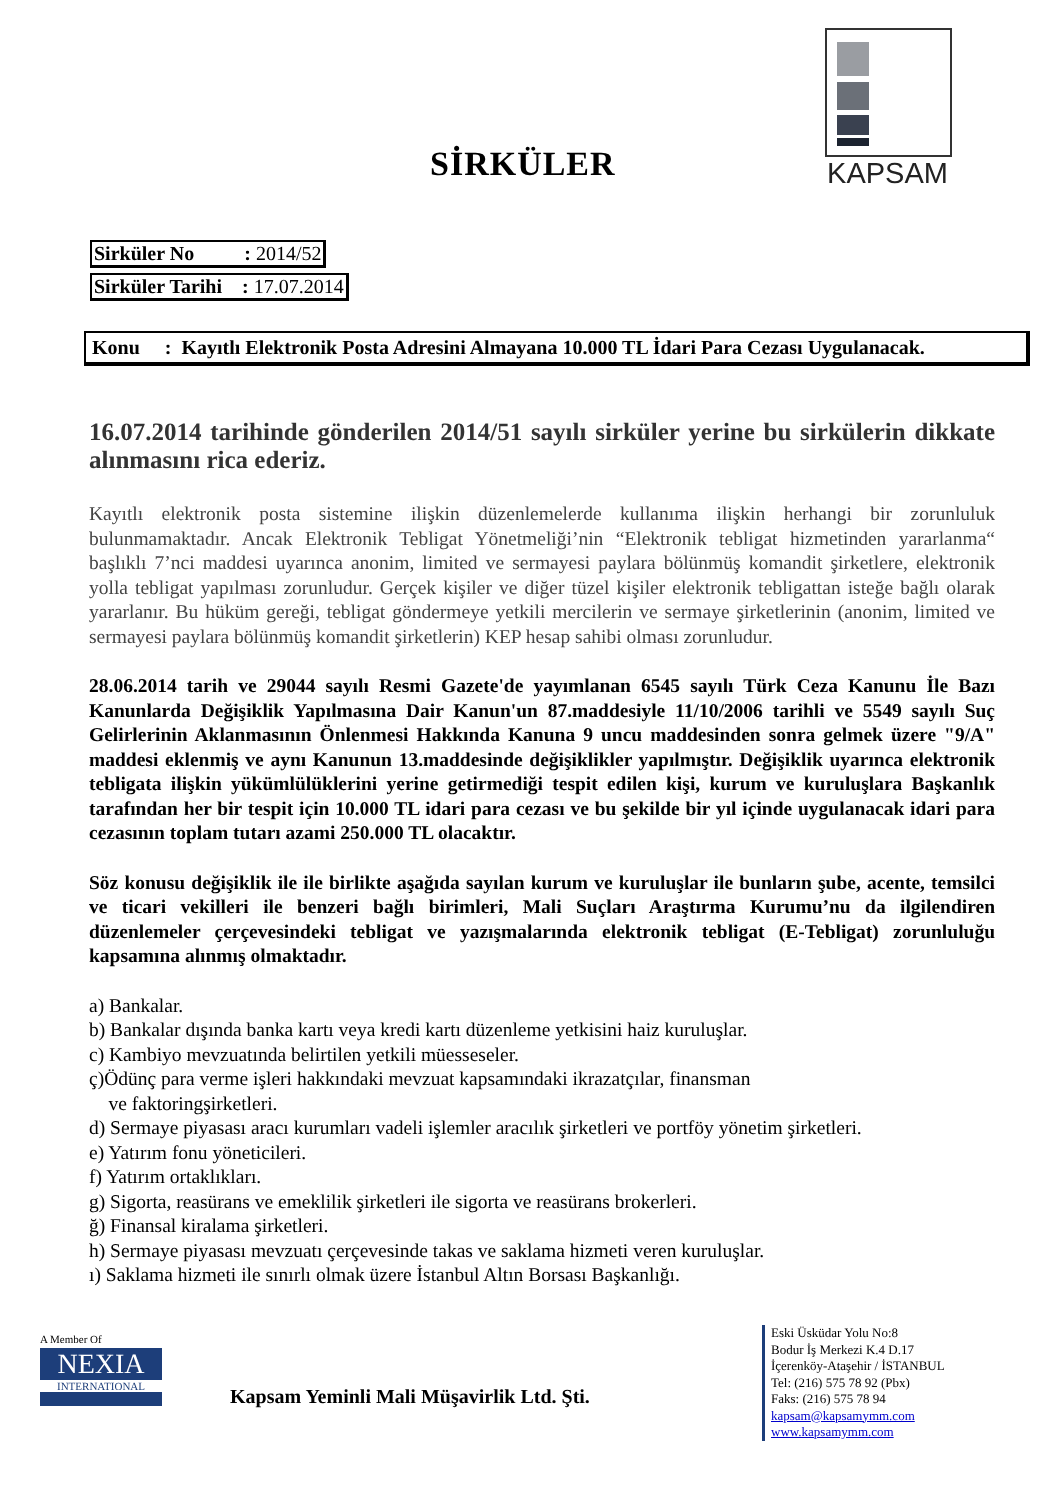SİRKÜLER
KAPSAM
Sirküler No : 2014/52
Sirküler Tarihi : 17.07.2014
Konu : Kayıtlı Elektronik Posta Adresini Almayana 10.000 TL İdari Para Cezası Uygulanacak.
16.07.2014 tarihinde gönderilen 2014/51 sayılı sirküler yerine bu sirkülerin dikkate alınmasını rica ederiz.
Kayıtlı elektronik posta sistemine ilişkin düzenlemelerde kullanıma ilişkin herhangi bir zorunluluk bulunmamaktadır. Ancak Elektronik Tebligat Yönetmeliği’nin “Elektronik tebligat hizmetinden yararlanma“ başlıklı 7’nci maddesi uyarınca anonim, limited ve sermayesi paylara bölünmüş komandit şirketlere, elektronik yolla tebligat yapılması zorunludur. Gerçek kişiler ve diğer tüzel kişiler elektronik tebligattan isteğe bağlı olarak yararlanır. Bu hüküm gereği, tebligat göndermeye yetkili mercilerin ve sermaye şirketlerinin (anonim, limited ve sermayesi paylara bölünmüş komandit şirketlerin) KEP hesap sahibi olması zorunludur.
28.06.2014 tarih ve 29044 sayılı Resmi Gazete'de yayımlanan 6545 sayılı Türk Ceza Kanunu İle Bazı Kanunlarda Değişiklik Yapılmasına Dair Kanun'un 87.maddesiyle 11/10/2006 tarihli ve 5549 sayılı Suç Gelirlerinin Aklanmasının Önlenmesi Hakkında Kanuna 9 uncu maddesinden sonra gelmek üzere "9/A" maddesi eklenmiş ve aynı Kanunun 13.maddesinde değişiklikler yapılmıştır. Değişiklik uyarınca elektronik tebligata ilişkin yükümlülüklerini yerine getirmediği tespit edilen kişi, kurum ve kuruluşlara Başkanlık tarafından her bir tespit için 10.000 TL idari para cezası ve bu şekilde bir yıl içinde uygulanacak idari para cezasının toplam tutarı azami 250.000 TL olacaktır.
Söz konusu değişiklik ile ile birlikte aşağıda sayılan kurum ve kuruluşlar ile bunların şube, acente, temsilci ve ticari vekilleri ile benzeri bağlı birimleri, Mali Suçları Araştırma Kurumu’nu da ilgilendiren düzenlemeler çerçevesindeki tebligat ve yazışmalarında elektronik tebligat (E-Tebligat) zorunluluğu kapsamına alınmış olmaktadır.
a) Bankalar.
b) Bankalar dışında banka kartı veya kredi kartı düzenleme yetkisini haiz kuruluşlar.
c) Kambiyo mevzuatında belirtilen yetkili müesseseler.
ç)Ödünç para verme işleri hakkındaki mevzuat kapsamındaki ikrazatçılar, finansman
ve faktoringşirketleri.
d) Sermaye piyasası aracı kurumları vadeli işlemler aracılık şirketleri ve portföy yönetim şirketleri.
e) Yatırım fonu yöneticileri.
f) Yatırım ortaklıkları.
g) Sigorta, reasürans ve emeklilik şirketleri ile sigorta ve reasürans brokerleri.
ğ) Finansal kiralama şirketleri.
h) Sermaye piyasası mevzuatı çerçevesinde takas ve saklama hizmeti veren kuruluşlar.
ı) Saklama hizmeti ile sınırlı olmak üzere İstanbul Altın Borsası Başkanlığı.
A Member Of
NEXIA
INTERNATIONAL
Kapsam Yeminli Mali Müşavirlik Ltd. Şti.
Eski Üsküdar Yolu No:8
Bodur İş Merkezi K.4 D.17
İçerenköy-Ataşehir / İSTANBUL
Tel: (216) 575 78 92 (Pbx)
Faks: (216) 575 78 94
kapsam@kapsamymm.com
www.kapsamymm.com